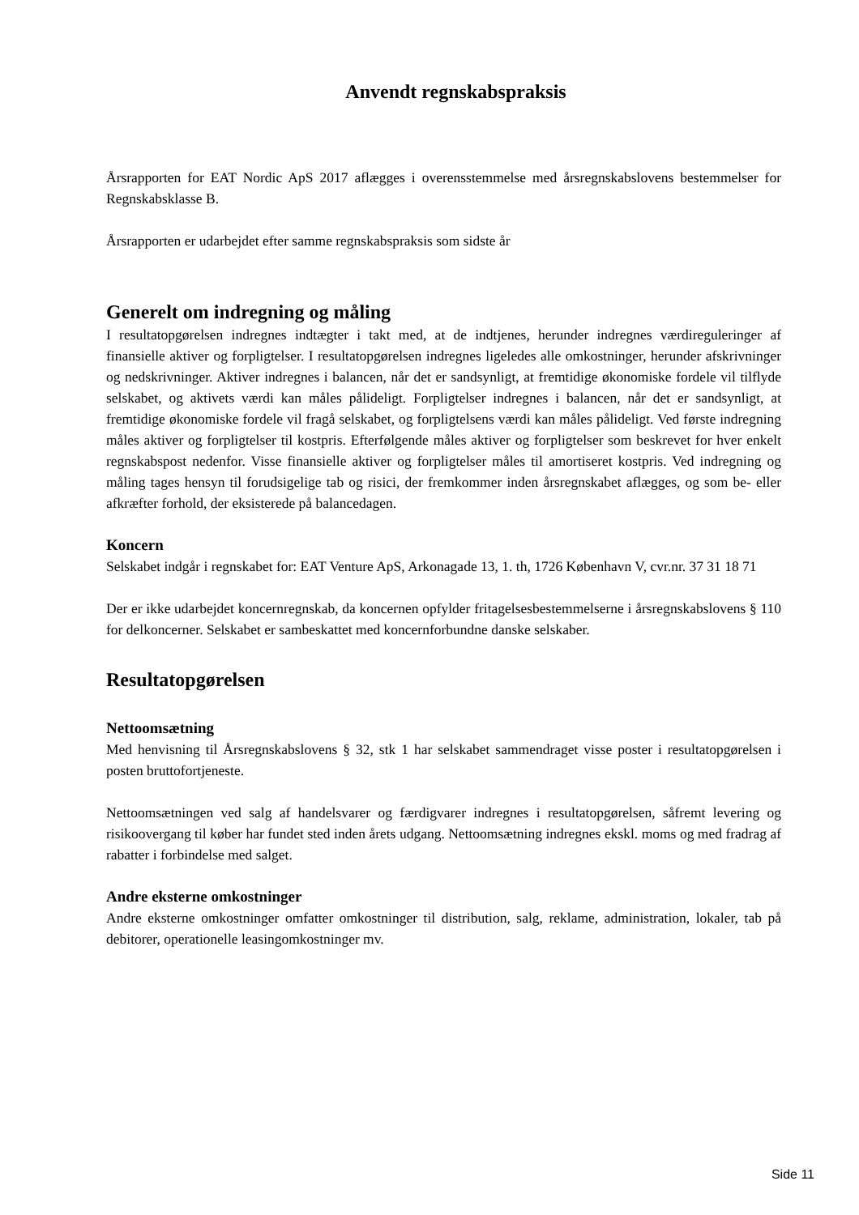Anvendt regnskabspraksis
Årsrapporten for EAT Nordic ApS 2017 aflægges i overensstemmelse med årsregnskabslovens bestemmelser for Regnskabsklasse B.
Årsrapporten er udarbejdet efter samme regnskabspraksis som sidste år
Generelt om indregning og måling
I resultatopgørelsen indregnes indtægter i takt med, at de indtjenes, herunder indregnes værdireguleringer af finansielle aktiver og forpligtelser. I resultatopgørelsen indregnes ligeledes alle omkostninger, herunder afskrivninger og nedskrivninger. Aktiver indregnes i balancen, når det er sandsynligt, at fremtidige økonomiske fordele vil tilflyde selskabet, og aktivets værdi kan måles pålideligt. Forpligtelser indregnes i balancen, når det er sandsynligt, at fremtidige økonomiske fordele vil fragå selskabet, og forpligtelsens værdi kan måles pålideligt. Ved første indregning måles aktiver og forpligtelser til kostpris. Efterfølgende måles aktiver og forpligtelser som beskrevet for hver enkelt regnskabspost nedenfor. Visse finansielle aktiver og forpligtelser måles til amortiseret kostpris. Ved indregning og måling tages hensyn til forudsigelige tab og risici, der fremkommer inden årsregnskabet aflægges, og som be- eller afkræfter forhold, der eksisterede på balancedagen.
Koncern
Selskabet indgår i regnskabet for: EAT Venture ApS, Arkonagade 13, 1. th, 1726 København V, cvr.nr. 37 31 18 71
Der er ikke udarbejdet koncernregnskab, da koncernen opfylder fritagelsesbestemmelserne i årsregnskabslovens § 110 for delkoncerner. Selskabet er sambeskattet med koncernforbundne danske selskaber.
Resultatopgørelsen
Nettoomsætning
Med henvisning til Årsregnskabslovens § 32, stk 1 har selskabet sammendraget visse poster i resultatopgørelsen i posten bruttofortjeneste.
Nettoomsætningen ved salg af handelsvarer og færdigvarer indregnes i resultatopgørelsen, såfremt levering og risikoovergang til køber har fundet sted inden årets udgang. Nettoomsætning indregnes ekskl. moms og med fradrag af rabatter i forbindelse med salget.
Andre eksterne omkostninger
Andre eksterne omkostninger omfatter omkostninger til distribution, salg, reklame, administration, lokaler, tab på debitorer, operationelle leasingomkostninger mv.
Side 11